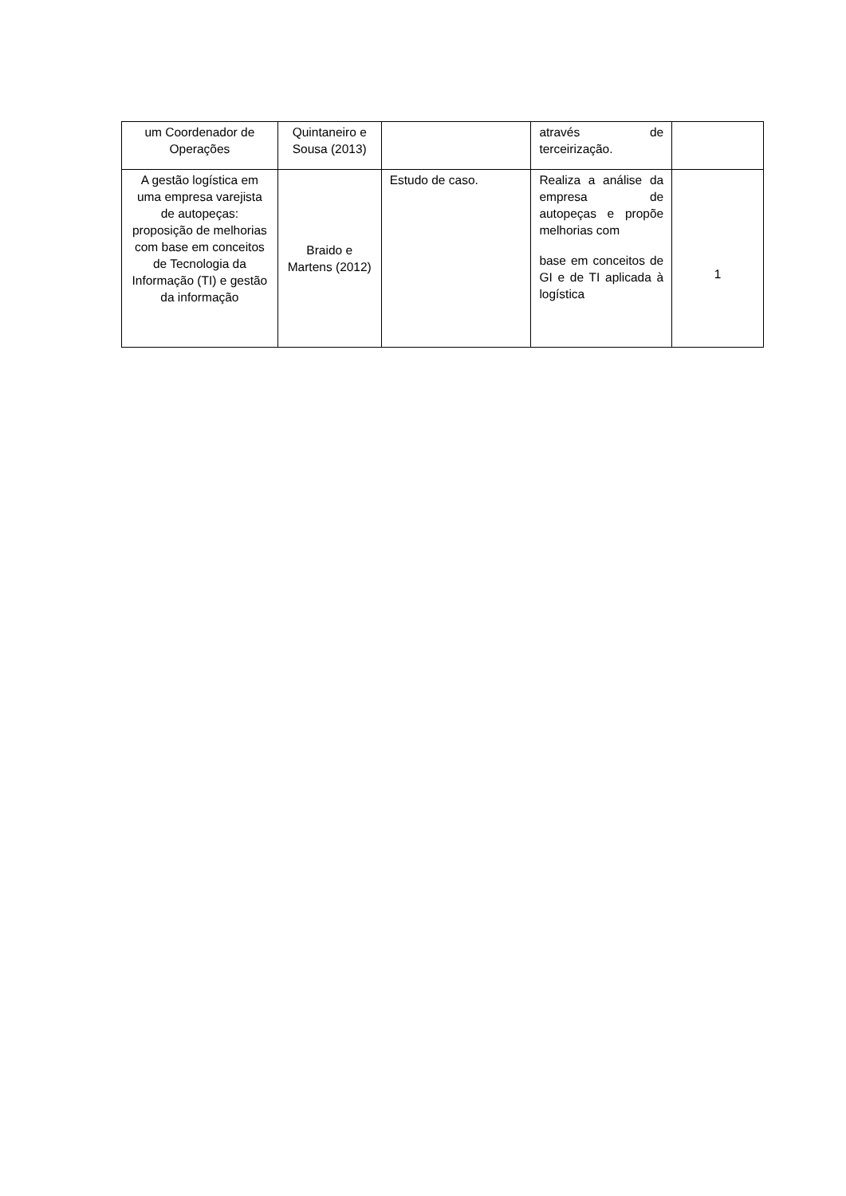| um Coordenador de Operações | Quintaneiro e Sousa (2013) | | através de terceirização. | |
| A gestão logística em uma empresa varejista de autopeças: proposição de melhorias com base em conceitos de Tecnologia da Informação (TI) e gestão da informação | Braido e Martens (2012) | Estudo de caso. | Realiza a análise da empresa de autopeças e propõe melhorias com base em conceitos de GI e de TI aplicada à logística | 1 |